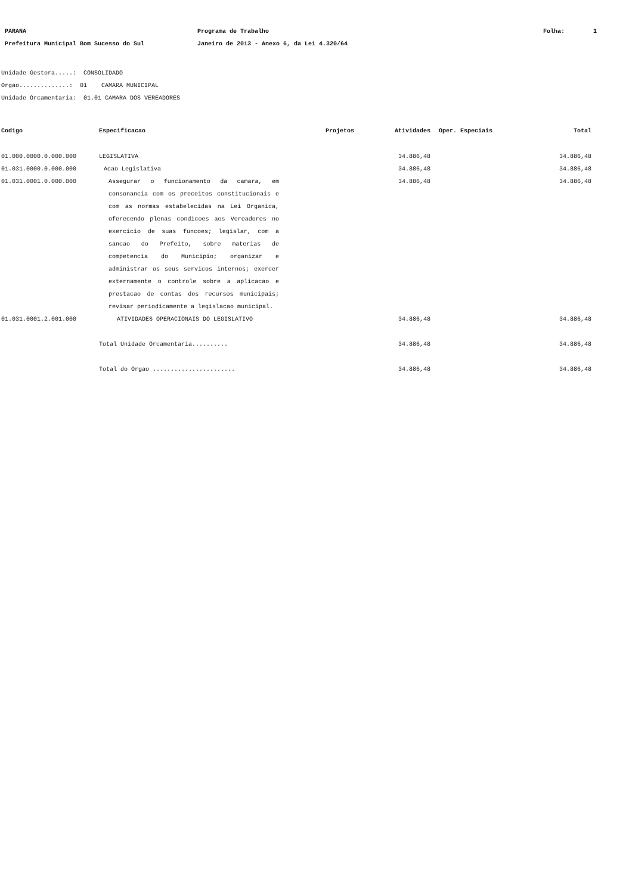PARANA Programa de Trabalho Folha: 1
Prefeitura Municipal Bom Sucesso do Sul Janeiro de 2013 - Anexo 6, da Lei 4.320/64
Unidade Gestora.....: CONSOLIDADO
Orgao..............: 01 CAMARA MUNICIPAL
Unidade Orcamentaria: 01.01 CAMARA DOS VEREADORES
| Codigo | Especificacao | Projetos | Atividades | Oper. Especiais | Total |
| --- | --- | --- | --- | --- | --- |
| 01.000.0000.0.000.000 | LEGISLATIVA | | 34.886,48 | | 34.886,48 |
| 01.031.0000.0.000.000 | Acao Legislativa | | 34.886,48 | | 34.886,48 |
| 01.031.0001.0.000.000 | Assegurar o funcionamento da camara, em consonancia com os preceitos constitucionais e com as normas estabelecidas na Lei Organica, oferecendo plenas condicoes aos Vereadores no exercicio de suas funcoes; legislar, com a sancao do Prefeito, sobre materias de competencia do Municipio; organizar e administrar os seus servicos internos; exercer externamente o controle sobre a aplicacao e prestacao de contas dos recursos municipais; revisar periodicamente a legislacao municipal. | | 34.886,48 | | 34.886,48 |
| 01.031.0001.2.001.000 | ATIVIDADES OPERACIONAIS DO LEGISLATIVO | | 34.886,48 | | 34.886,48 |
| | Total Unidade Orcamentaria.......... | | 34.886,48 | | 34.886,48 |
| | Total do Orgao ....................... | | 34.886,48 | | 34.886,48 |